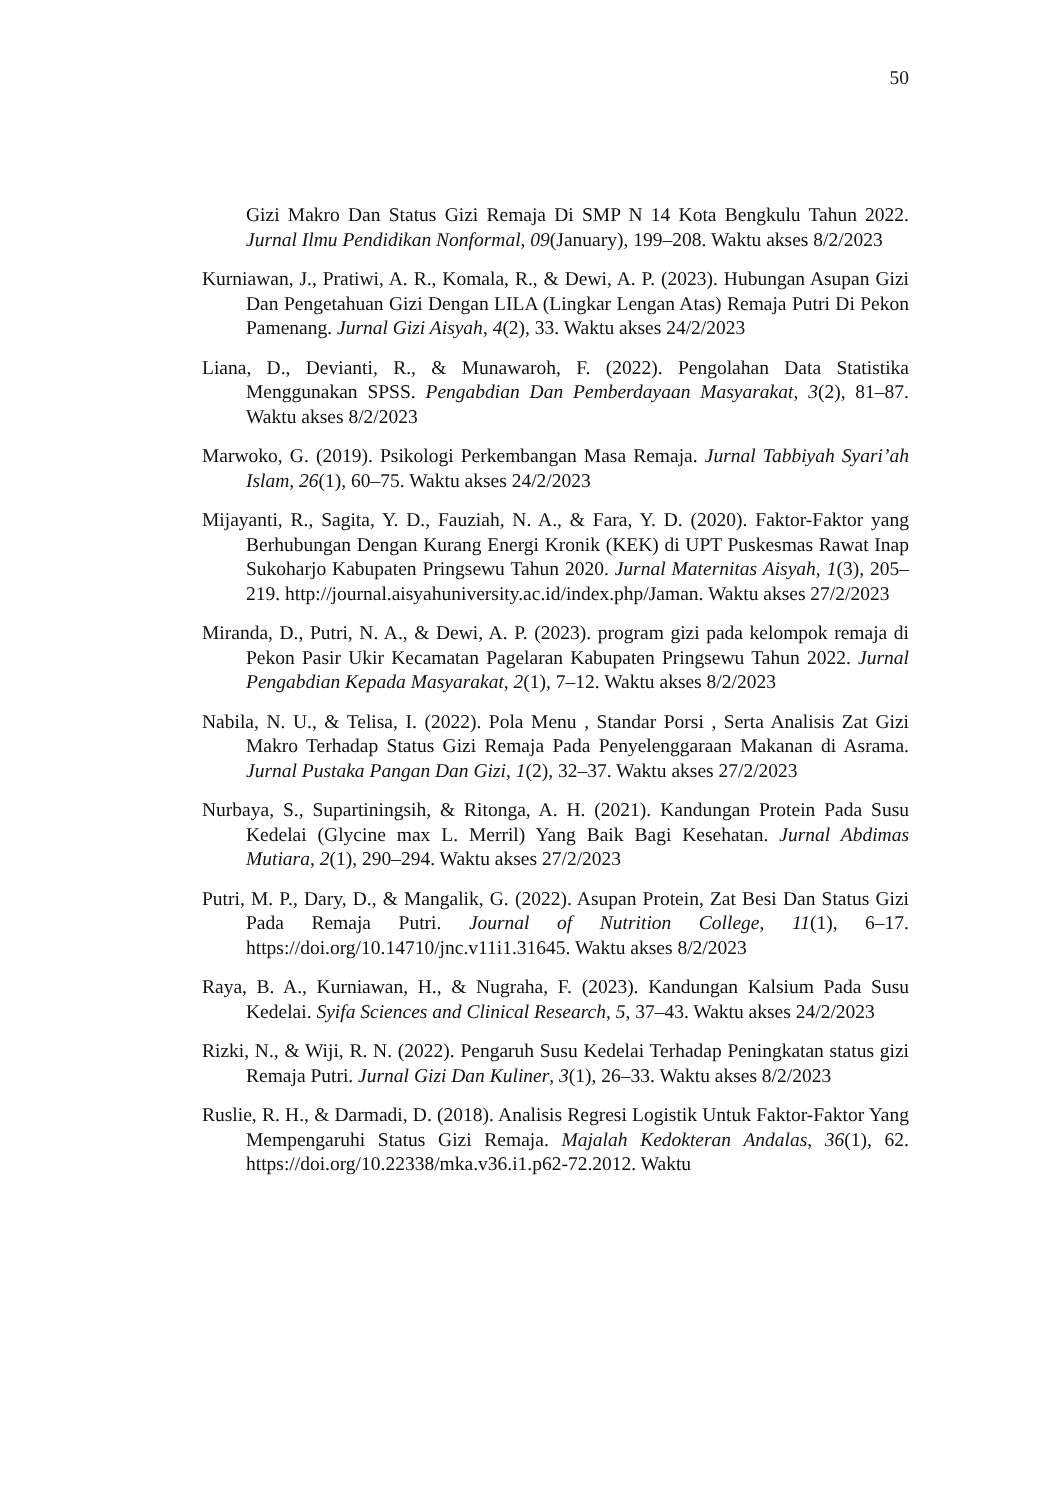50
Gizi Makro Dan Status Gizi Remaja Di SMP N 14 Kota Bengkulu Tahun 2022. Jurnal Ilmu Pendidikan Nonformal, 09(January), 199–208. Waktu akses 8/2/2023
Kurniawan, J., Pratiwi, A. R., Komala, R., & Dewi, A. P. (2023). Hubungan Asupan Gizi Dan Pengetahuan Gizi Dengan LILA (Lingkar Lengan Atas) Remaja Putri Di Pekon Pamenang. Jurnal Gizi Aisyah, 4(2), 33. Waktu akses 24/2/2023
Liana, D., Devianti, R., & Munawaroh, F. (2022). Pengolahan Data Statistika Menggunakan SPSS. Pengabdian Dan Pemberdayaan Masyarakat, 3(2), 81–87. Waktu akses 8/2/2023
Marwoko, G. (2019). Psikologi Perkembangan Masa Remaja. Jurnal Tabbiyah Syari’ah Islam, 26(1), 60–75. Waktu akses 24/2/2023
Mijayanti, R., Sagita, Y. D., Fauziah, N. A., & Fara, Y. D. (2020). Faktor-Faktor yang Berhubungan Dengan Kurang Energi Kronik (KEK) di UPT Puskesmas Rawat Inap Sukoharjo Kabupaten Pringsewu Tahun 2020. Jurnal Maternitas Aisyah, 1(3), 205–219. http://journal.aisyahuniversity.ac.id/index.php/Jaman. Waktu akses 27/2/2023
Miranda, D., Putri, N. A., & Dewi, A. P. (2023). program gizi pada kelompok remaja di Pekon Pasir Ukir Kecamatan Pagelaran Kabupaten Pringsewu Tahun 2022. Jurnal Pengabdian Kepada Masyarakat, 2(1), 7–12. Waktu akses 8/2/2023
Nabila, N. U., & Telisa, I. (2022). Pola Menu , Standar Porsi , Serta Analisis Zat Gizi Makro Terhadap Status Gizi Remaja Pada Penyelenggaraan Makanan di Asrama. Jurnal Pustaka Pangan Dan Gizi, 1(2), 32–37. Waktu akses 27/2/2023
Nurbaya, S., Supartiningsih, & Ritonga, A. H. (2021). Kandungan Protein Pada Susu Kedelai (Glycine max L. Merril) Yang Baik Bagi Kesehatan. Jurnal Abdimas Mutiara, 2(1), 290–294. Waktu akses 27/2/2023
Putri, M. P., Dary, D., & Mangalik, G. (2022). Asupan Protein, Zat Besi Dan Status Gizi Pada Remaja Putri. Journal of Nutrition College, 11(1), 6–17. https://doi.org/10.14710/jnc.v11i1.31645. Waktu akses 8/2/2023
Raya, B. A., Kurniawan, H., & Nugraha, F. (2023). Kandungan Kalsium Pada Susu Kedelai. Syifa Sciences and Clinical Research, 5, 37–43. Waktu akses 24/2/2023
Rizki, N., & Wiji, R. N. (2022). Pengaruh Susu Kedelai Terhadap Peningkatan status gizi Remaja Putri. Jurnal Gizi Dan Kuliner, 3(1), 26–33. Waktu akses 8/2/2023
Ruslie, R. H., & Darmadi, D. (2018). Analisis Regresi Logistik Untuk Faktor-Faktor Yang Mempengaruhi Status Gizi Remaja. Majalah Kedokteran Andalas, 36(1), 62. https://doi.org/10.22338/mka.v36.i1.p62-72.2012. Waktu